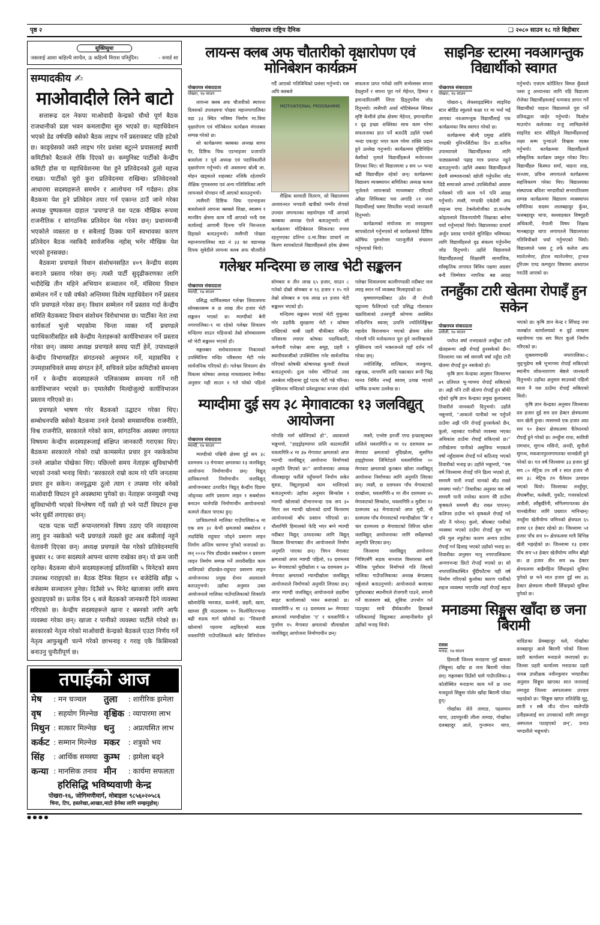पृष्ठ २ पोखरापत्र राष्ट्रिय दैनिक ❑ २०८० साउन १८ गते बिहीबार
सुक्तिसुधा
जसलाई आशा कहिल्यै लाग्दैन, ऊ कहिल्यै निराश पनिहुँदैन। - वनार्ड शा
सम्पादकीय ✍
माओवादीले लिने बाटो
सत्तारूढ दल नेकपा माओवादी केन्द्रको चौथो पूर्ण बैठक राजधानीको प्रज्ञा भवन कमलादीमा सुरु भएको छ। महाधिवेशन भएको डेढ वर्षपछि बसेको बैठक लाइभ गर्ने प्रस्तावबाट पछि हटेको छ। काङ्ग्रेसको जस्तै लाइभ गरेर प्रशंसा बटुल्ने प्रयासलाई स्थायी कमिटीको बैठकले रोकि दिएको छ। कम्युनिस्ट पार्टीको केन्द्रीय कमिटी होस या महाधिवेशनमा पेश हुने प्रतिवेदनको ठूलो महत्त्व राख्छ। पार्टीको चुरो कुरा प्रतिवेदनमा राखिन्छ। प्रतिवेदनको आधारमा सदस्यहरूले समर्थन र आलोचना गर्ने गर्दछन। हरेक बैठकमा पेश हुने प्रतिवेदन तयार गर्न एकान्त ठाउँ जाने गरेका अध्यक्ष पुष्पकमल दाहाल ‘प्रचण्ड’ले यश पटक मौखिक रूपमा राजनीतिक र सांगठनिक प्रतिवेदन पेस गरेका छन्। प्रधानमन्त्री भएकोले व्यस्तता छ र सबैलाई ठिक्क पार्ने स्वभावका कारण प्रतिवेदन बैठक नसकिदै सार्वजनिक नहोस् भनेर मौखिक पेश भएको हुनसक्छ।
बैठकमा प्रचण्डले विधान संशोधनसहित ४०९ केन्द्रीय सदस्य बनाउने प्रस्ताव गरेका छन्। त्यस्तै पार्टी सुदृढीकरणका लागि भदौदेखि तीन महिने अभियान सञ्चालन गर्ने, मंसिरमा विधान सम्मेलन गर्ने र यसै वर्षको अन्तिममा विशेष महाधिवेशन गर्ने प्रस्ताव पनि प्रचण्डले गरेका छन्। विधान सम्मेलन गर्ने प्रस्ताव गर्दा केन्द्रीय समिति बैठकबाट विधान संशोधन विरोधाभास छ। पार्टीका नेता तथा कार्यकर्ता भुत्तो भएकोमा चिन्ता व्यक्त गर्दै प्रचण्डले पदाधिकारीसहित सबै केन्द्रीय नेताहरूको कार्यविभाजन गर्ने प्रस्ताव गरेका छन्। जसमा अध्यक्ष प्रचण्डले समग्र पार्टी हेर्ने, उपाध्यक्षले केन्द्रीय विभागसहित संगठनको अनुगमन गर्ने, महासचिव र उपमहासचिवले समग्र संगठन हेर्ने, सचिवले प्रदेश कमिटीको समन्वय गर्ने र केन्द्रीय सदस्यहरूले पलिकासम्म समन्वय गर्ने गरी कार्यविभाजन भएको छ। एमालेसँग मिल्दोजुल्दो कार्यविभाजन प्रस्ताव गरिएको छ।
प्रचण्डले भाषण गरेर बैठकको उद्घाटन गरेका थिए। सम्बोधनपछि बसेको बैठकमा उनले देशको समसामयिक राजनीति, विश्व राजनीति, सरकारले गरेको काम, सांगठनिक अवस्था लगायत विषयमा केन्द्रीय सदस्यहरूलाई संक्षिप्त जानकारी गराएका थिए। बैठकमा सरकारले गरेको राम्रो कामसमेत प्रचार हुन नसकेकोमा उनले आक्रोश पोखेका थिए। पछिल्लो समय नेताहरू सुविधाभोगी भएको उनको भनाइ थियो। ‘सरकारले राम्रो काम गरे पनि जनतामा प्रचार हुन सकेन। जनयुद्धमा ठूलो त्याग र तपस्या गरेर बनेको माओवादी विघटन हुने अवस्थामा पुगेको छ। नेताहरू जनमुखी नभइ सुविधाभोगी भएको विश्लेषण गर्दै यस्तै हो भने पार्टी विघटन हुन्छ भनेर घुर्की लगाएका छन्।
पटक पटक पार्टी रूपान्तरणको विषय उठाए पनि व्यवहारमा लागु हुन नसकेको भन्दै प्रचण्डले त्यस्तो छुट अब कसैलाई नहुने चेतावनी दिएका छन्। अध्यक्ष प्रचण्डले पेस गरेको प्रतिवेदनमाथि बुधबार १८ जना सदस्यले आफ्ना धारणा राखेका छन्। यो क्रम जारी रहनेछ। बैठकमा बोल्ने सदस्यहरूलाई प्रतिव्यक्ति ५ मिनेटको समय उपलब्ध गराइएको छ। बैठक दैनिक बिहान ११ बजेदेखि साँझ ५ बजेसम्म सञ्चालन हुनेछ। दिउँसो ४५ मिनेट खाजाका लागि समय छुट्याइएको छ। प्रत्येक दिन ६ बजे बैठकको जानकारी दिने व्यवस्था गरिएको छ। केन्द्रीय सदस्यहरूले खाना र बस्नको लागि आफै व्यवस्था गरेका छन्। खाजा र पानीको व्यवस्था पार्टीले गरेको छ। सरकारको नेतृत्व गरेको माओवादी केन्द्रको बैठकले एउटा निर्णय गर्ने नेतृत्व आफुखुशी चल्ने गरेको छाभनाइ र गराइ एकै किसिमको बनाउनु चुनौतीपूर्ण छ।
तपाईंको आज
| मेष | : मन चञ्चल | तुला | : शारीरिक झमेला |
| वृष | : सहयोग मिल्नेछ | वृश्चिक | : व्यापारमा लाभ |
| मिथुन | : सत्कार मिल्नेछ | धनु | : अप्रत्यसित लाभ |
| कर्कट | : सम्मान मिल्नेछ | मकर | : शत्रुको भय |
| सिंह | : आर्थिक समस्या | कुम्भ | : झमेला बढ्ने |
| कन्या | : मानसिक तनाव | मीन | : कार्यमा सफलता |
हरिसिद्धि भविष्यवाणी केन्द्र
पोखरा-१६, जोगिमणीमार्ग, मोबाइलः ९८५६०२०५८६
चिना, टिप, हस्तरेखा,आखत,माटो हेर्नका लागि सम्झनुहोस्।
लायन्स क्लब अफ चौतारीको वृक्षारोपण एवं मोनिबेशन कार्यक्रम
पोखरापत्र संवाददाता
पोखरा, १७ साउन
लायन्स क्लब अफ चौतारीको स्थापना दिवसको उपलक्ष्यमा पोखरा महानगरपालिका वडा ३३ स्थित भविष्य निर्माण मा.विमा वृक्षारोपण एवं मोनिबेशन कार्यक्रम मंगलबार सम्पन्न गरेको छ।
सो कार्यक्रममा क्लबका अध्यक्ष सागर ऐर, डिष्टिक चिफ एडभाइजर प्रजापति बास्तोला र पूर्व अध्यक्ष एवं पदाधिकारीले वृक्षारोपण गर्नुभयो। सो अवसरमा बोल्दै ला. मोहन खड्काले शहरबाट नजिकै रहेतापनि शैक्षिक गुणस्तरमा एवं अन्य गतिविधिका लागि लायन्सले योगदान गर्दै आएको बताउनुभयो।
त्यसैगरी डिष्टिक चिफ एडभाइजर बास्तोलाले लायन्स क्लबले शिक्षा, स्वास्थ्य र मानविय क्षेत्रमा काम गर्दै आएको भन्दै यस कार्यलाई आगामी दिनमा पनि निरन्तरता दिइाख्ने बताउनुभयो। त्यसैगरी पोखरा महानगरपालिका वडा नं ३३ का वडाध्यक्ष दिपक सुवेदीले लायन्स क्लब अफ चौतारीले गर्दै आएको गतिविधिको प्रशंसा गर्नुभयो। यस अघि क्लबले
MOTIVATIONAL PROGRAMME
शैक्षिक सामाग्री वितरण, सो विद्यालयमा अध्ययनरत भगवती खत्रीको गम्भीर रोगको उपचार लगायतका सहयोगहरु गर्दै आएको क्लबका अध्यक्ष ऐरले बताउनुभयो। सो कार्यक्रममा मोटिबेस्नल स्पिकरका रुपमा रहनुभएका प्रतिभा उ.मा.विका प्राचार्य ला किरण सापकोटाले विद्यार्थीहरूले हरेक क्षेत्रमा सफलता प्राप्त गर्नको लागि सर्भरसस्त सपना देख्नुपर्ने र सपना पूरा गर्न मेहेनत, हिम्मत र इमान्दारितासँगै लिएर हिड्नुपर्नेमा जोड दिनुभयो। त्यसैगरी अर्का मोटिबेस्नल स्पिकर सृष्टि केसीले हरेक क्षेत्रमा मेहेनत, इमान्दारीता र दृढ इच्छा शक्तिका साथ काम गरेमा सफलताका हात पर्ने बताउँदै उहाँले एक्लो भन्दा एकजुट भएर काम गरेमा शक्ति प्रदान हुने उल्लेख गनुभयो। कार्यक्रममा दृष्टिविहिन केसीको नृत्यले विद्यार्थीहरूले मनोरञ्जन लिएका थिए। सो विद्यालयमा ४ सय ५० भन्दा बढी विद्यार्थीहरु रहेको छन्। कार्यक्रममा विद्यालय व्यवस्थापन समितिका अध्यक्ष कमल भुजेलले लायन्सको माध्यमबाट गरिएको आँखा शिविरबाट यस अगाडि २१ जना विद्यार्थीलाई चस्मा सिफरिस भएको जानकारी दिनुभयो।
कार्यक्रमको संयोजक ला शरदकुमार सापकोटाले गर्नुभएको सो कार्यक्रमको डिष्टिक कोषिफ पुरुशोत्तम पराजुलीले संचालन गर्नुभएको थियो।
गलेश्वर मन्दिरमा छ लाख भेटी सङ्कलन
पोखरापत्र संवाददाता
म्याग्दी, १७ साउन
प्रसिद्ध धार्मिकस्थल गलेश्वर शिवालयमा सोमबारसम्म रु छ लाख तीन हजार भेटी सङ्कलन भएको छ। म्याग्दीको बेनी नगरपालिका-९ मा रहेको गलेश्वर शिवालय मन्दिरमा साउन महिनाको तेस्रो सोमबारसम्म सो भेटी सङ्कलन भएको हो।
मङ्गलबार सरोकारावाला निकायको उपस्थितिमा मन्दिर परिसरमा भेटी गनेर सार्वजनिक गरिएको हो। गलेश्वर शिवालय क्षेत्र विकास कोषका अध्यक्ष माधवप्रसाद रेग्मीका अनुसार यही साउन १ गते परेको पहिलो सोमबार रु तीन लाख ६५ हजार, साउन ८ गतेको दोस्रो सोमबार रु ९६ हजार र १५ गते तेस्रो सोमबार रु एक लाख ४१ हजार भेटी सङ्कलन भएको हो।
मन्दिरमा सङ्कलन भएको भेटी मुचुल्का गरेर प्रहरीकै सुरक्षामा भेटी र कोषमा राखिएको चाबी प्रहरी चौकीबाट मन्दिर परिसरमा ल्याएर कोषका पदाधिकारी, कर्मचारी गलेश्वर आमा समूह, प्रहरी र स्थानीयवासीको उपस्थितिमा गनेर सार्वजनिक गरिएको कोषकी कोषाध्यक्ष कुमारी रोकाले बताउनुभयो। ठूला पर्वमा भोटिपल्टे तथा अरुबेला महिनामा दुई पटक भेटी गन्ने गरिन्छ। मुक्तिनाथ मन्दिरको प्रवेशद्वारका रूपमा रहेको गलेश्वर शिवालयमा कालीगण्डकी नदीबाट जल ल्याइ स्नान गर्ने व्यवस्था मिलाइएको छ।
कृष्णागण्डकीबाट उठेर नौ रोपनी चट्टानमा फैलिएको एउटै प्रसिद्ध गोलाकार चक्रशिलाको उत्तरपूर्वी कोणमा अवस्थित मन्दिरभित्र स्वयम् उत्पत्ति ज्योतिर्लिङ्गेश्वर महादेव विराजमान भएको क्षेत्रमा प्रवेश गरेमात्रै पनि मनोकामना पूरा हुने जनविश्वासले मुक्तिनाथ जाने भक्तजनले यहाँ दर्शन गर्ने गरेका छन्।
ज्योतिर्लिङ्ग, शालिग्राम, जलकुण्ड, शङ्खचक्र, नागमणि आदि चक्राकार रूपी चिह्न मानव निर्मित नभई स्वयम् उत्पन्न भएको धार्मिक ग्रन्थमा उल्लेख छ।
म्याग्दीमा दुई सय ३८ मेगावाटका १३ जलविद्युत् आयोजना
पोखरापत्र संवाददाता
म्याग्दी, १७ साउन
म्याग्दीको पश्चिमी क्षेत्रमा दुई सय ३८ दशमलव २३ मेगावाट क्षमताका १३ जलविद्युत् आयोजना निर्माणाधीन छन्। विद्युत् प्राधिकरणले निर्माणाधीन जलविद्युत् आयोजनाबाट उत्पादित विद्युत् केन्द्रीय ग्रिडमा जोड्नका लागि प्रसारण लाइन र सबस्टेशन बनाउन थालेपछि निर्माणाधीन आयोजनाको कामले तीव्रता पाएका हुन्।
प्राधिकरणले मालिका गाउँपालिका-७ मा एक सय ३२ केभी क्षमताको सबस्टेशन र त्यहाँदेखि राहुघाट जोड्ने प्रसारण लाइन निर्माण अन्तिम चरणमा पुगेको जनाएको छ। सन् २०२४ भित्र डाँडाखेत सबस्टेशन र प्रसारण लाइन निर्माण सम्पन्न गर्ने तयारीसहित काम थालिएको डाँडाखेत-राहुघाट प्रसारण लाइन आयोजनाका प्रमुख रोशन अग्रवालले बताउनुभयो। उहाँका अनुसार उक्त आयोजनाले मालिका गाउँपालिकाको शिवराति खोलादेखि भारवाङ, कल्लेनी, छहरी, खारा, खाम्ला हुँदै नाउरासम्म १० किलोमिटरभन्दा बढी सडक मार्ग खोलेको छ। “शिवरात्री खोलाको पहरामा अड्किएको सडक धवलागिरि गाउँपालिकाले बजेट विनियोजन गरेपछि मार्ग खोलिएको हो”, अग्रवालले भन्नुभयो, “हाइड्रोइम्पायर प्रालि काठमाडौँले धवलागिरि-४ मा ३७ मेगावाट क्षमताको अपर म्याग्दी जलविद्युत् आयोजना निर्माणको अनुमति लिएको छ।” आयोजनाका अध्यक्ष जीतबहादुर घर्तीले पहुँचमार्ग निर्माण सकेर सुरुङ, विद्युतगृहको काम थालिएको बताउनुभयो। उहाँका अनुसार सिन्कोस र म्याग्दी खोलाको दोभानभन्दा एक सय ३० मिटर तल म्याग्दी खोलाको दायाँ किनारमा आयोजनाको बाँध प्रस्ताव गरिएको छ। धौलागिरि हिमालको फेदि भएर बग्ने म्याग्दी नदीबाट विद्युत् उत्पादनका लागि विद्युत् विकास विभागबाट तीन आयोजनाले निर्माण अनुमति पाएका छन्। त्रिपन मेगावाट क्षमताको अपर म्याग्दी पहिलो, १४ दशमलव ७० मेगावाटको मुदीखोला र ५७ दशमलव ३० मेगावाट क्षमताको म्याग्दीखोला जलविद्युत् आयोजनाले निर्माणको अनुमति लिएका छन्। अपर म्याग्दी जलविद्युत् आयोजनाले छहरीमा साइट कार्यालयको भवन बनाएको छ। धवलागिरि-४ मा २३ दशमलव ७० मेगावाट क्षमताको म्याग्दीखोला ‘ए’ र धवलागिरि-१ गुर्जामा १५ मेगावाट क्षमताको धौलाखोला जलविद्युत् आयोजना निर्माणाधीन छन्।
त्यस्तै, एभरेष्ट इनर्जी एण्ड इन्फ्रास्ट्रक्चर प्रालिले धवलागिरि-४ मा १४ दशमलव ७० मेगावाट क्षमताको मुदिखोला, सुसमित हाइड्रोपावर लिमिटेडले धवलागिरिमा २० मेगावाट क्षमताको कुनबान खोला जलविद्युत् आयोजना निर्माणका लागि अनुमति लिएका छन्। त्यस्तै, छ दशमलव पाँच मेगावाटको दरखोला, धवलागिरि-४ मा तीन दशमलव ४५ मेगावाटको सिम्कोश, धवलागिरि-४ मुदीमा १२ दशमलव ७३ मेगावाटको अपर मुदी, नौ दशमलव पाँच मेगावाटको म्याग्दीखोला ‘बि’ र चार दशमलव छ मेगावाटको तिरिजा खोला जलविद्युत् आयोजनाका लागि सर्वेक्षणको अनुमति लिएका छन्।
जिल्लामा जलविद्युत् आयोजना भित्रिएसँगै सडक सञ्जाल विस्तारका साथै भौतिक पूर्वाधार निर्माणले गति लिएको मालिका गाउँपालिकाका अध्यक्ष बेगप्रसाद गर्बुजाले बताउनुभयो। आयोजनाले बनाएका पूर्वाधारबाट स्थानीयले रोजगारी पाउने, लगानी गर्ने वातावरण बन्ने, सुविधा उपभोग गर्न पाउनुका साथै दीर्घकालीन हिसाबले पालिकालाई विद्युतबाट आम्दानीसमेत हुने उहाँको भनाइ थियो।
साइनिङ स्टारमा नवआगन्तुक विद्यार्थीको स्वागत
पोखरापत्र संवाददाता
पोखरा, १७ साउन
पोखरा-६ लेकसाइडस्थित साइनिङ स्टार बोर्डिङ स्कुलले कक्षा ११ मा भर्ना भई आएका नवआगन्तुक विद्यार्थीलाई एक कार्यक्रमका विच स्वागत गरेको छ।
कार्यक्रममा बोल्दै प्रमुख अतिथि गण्डकी युनिभर्सिटीका डिन डा.कपिल उपाध्यायले विद्यार्थीहरुका लागि पाठ्यक्रमको पढाइ मात्र प्रयाप्त नहुने बताउनुभयो। उहाँले अबका विद्यार्थीहरूले देशमै सम्भावनाको खोजी गर्नुपर्नेमा जोड दिदै समाजले आफ्नो उपस्थितीको आवास गर्नसक्ने गरि काम गर्न पनि आग्रह गर्नुभयो। त्यस्तै, गण्डकी एकेडेमी अफ साइन्स एण्ड टेक्नोलोजीका डा.सन्तोष कोइरालाले जिवनपयोगी शिक्षाका बारेमा चर्चा गर्नुभएको थियो। विद्यालयका प्राचार्य अर्जुन प्रसाद पाण्डेले सुनिश्चित भविष्यका लागि विद्यार्थीहरुले दृढ संकल्प गर्नुपर्नेमा जोड दिनुभयो। उहाँले विद्यालयले विद्यार्थीहरुलाई शिक्षासँगै सामाजिक, साँस्कृतिक लगायत विविध पक्षमा अग्रसर बन्दै जिम्मेवार नागरिक बन्न आग्रह गर्नुभयो। एचएम कोर्डिनेटर विमल कुँवरले प्लस टु अध्यानका लागि यहि विद्यालय रोजेका विद्यार्थीहरुलाई धन्यवाद ज्ञापन गर्ने विद्यार्थीको चाहना विद्यालयले पुरा गर्ने प्रतिवद्धता जाहेर गर्नुभयो। फिस्टेल माउण्टेन कलेजका राजु लामिछानेले साइनिङ स्टार बोर्डिङ्ले विद्यार्थीहरुलाई लक्ष्य सम्म पुऱ्याउने विश्वास व्यक्त गर्नुभयो। कार्यक्रममा विद्यार्थीहरुले साँस्कृतिक कार्यक्रम प्रस्तुत गरेका थिए। विद्यार्थीहरु किस्मत सर्मा, चाहना शाह, सञ्जय, प्रविना लगायतले कार्यक्रममा सहजिकरण गरेका थिए। विद्यालयका संस्थापक बविता भण्डारीको सभापतित्वमा सम्पन्न कार्यक्रममा विद्यालय व्यवस्थापन समितिका सदस्य लालबहादुर कुँवर, फत्तबहादुर थापा, सल्लाहकार विष्णुहरी अधिकारी, नेपाली विषय शिक्षक मानबहादुर थापा लगायतले विद्यालयका गतिविधीबारे चर्चा गर्नुभएको थियो। विद्यालयले प्लस टु तर्फ कलेज अफ म्यानेज्मेण्ट, होटल म्यानेज्मेण्ट, ट्राभल टुरिजम एण्ड कम्प्युटर विषयमा अध्यापन गराउँदै आएको छ।
तनहुँका टारी खेतमा रोपाइँ हुन सकेन
पोखरापत्र संवाददाता
दमौली, १७ साउन
पर्याप्त वर्षा नभएकाले तनहुँका टारी खेतहरूमा अझै रोपाइँ हुनसकेको छैन। जिल्लामा यस वर्ष समयमै वर्षा नहुँदा टारी खेतमा रोपाइँ हुन नसकेको हो।
कृषि ज्ञान केन्द्रका अनुसार जिल्लाभर ७९ प्रतिशत भू-भागमा रोपाइँ सकिएको छ। अझै पनि टारी खेतमा रोपाइँ हुन बाँकी रहेको कृषि ज्ञान केन्द्रका प्रमुख कुलप्रसाद तिवारीले जानकारी दिनुभयो। उहाँले भन्नुभयो, “आकाशे पानीको भर पर्नुपर्ने ठाउँमा अझै पनि रोपाइँ हुनसकेको छैन, कुलो, नहरबाट पानीको व्यवस्था भएका अधिकांश ठाउँमा रोपाइँ सकिएको छ।” टारीखेतमा पानीको असुविधा भएकाले वर्षा नहुँदासम्म रोपाइँ गर्न कठिनाइ भएको तिवारीको भनाइ छ। उहाँले भन्नुभयो, “यस वर्ष जिल्लामा रोपाइँ पनि ढिला भएको हो, समयमै पानी नपर्दा धानको बीउ राख्ने समस्या भयो।” तिवारीका अनुसार यस वर्ष समयमै पानी नपरेका कारण धेरै ठाउँमा कृषकले समयमै बीउ राख्न पाएनन्। कतिपय ठाउँमा भने कृषकले रोपाइँ गर्ने आँट नै गरेनन्। कुलो, बाँधबाट पानीको व्यवस्था भएको ठाउँमा रोपाइँ सुरु भए पनि मुल नफुटेका कारण अन्यत्र ठाउँमा रोपाइँ गर्न ढिलाइ भएको उहाँको भनाइ छ। तिवारीका अनुसार भानु नगरपालिकामा अन्यत्रभन्दा छिटो रोपाइँ भएको छ। सो नगरपालिकास्थित चुँदीफाँटमा यही वर्ष निर्माण गरिएको कुलोका कारण पानीको सहज व्यवस्था भएपछि त्यहाँ रोपाइँ सहज भएको छ। कृषि ज्ञान केन्द्र र सिँचाइ तथा जलस्रोत कार्यालयको रु दुई लाखमा सहयोगमा एक सय मिटर कुलो निर्माण गरिएको छ।
शुक्लागण्डकी नगरपालिका-८ भुङ्भुडेमा सबै भूभागमा रोपाइँ सकिएको स्थानीय लोकनारायण श्रेष्ठले जानकारी दिनुभयो। उहाँका अनुसार साउनको पहिलो साता नै यस ठाउँमा रोपाइँ सकिएको थियो।
कृषि ज्ञान केन्द्रका अनुसार जिल्लाका दश हजार दुई सय दश हेक्टर क्षेत्रफलमा धान खेती हुन्छ। त्यसमध्ये एक हजार आठ सय ९० हेक्टर क्षेत्रफलमा चैतेधानको रोपाइँ हुने गरेको छ। तनहुँमा राधा, सावित्री रामधान, सुगन्ध मसिनो, अनदी, सुनौलो सुगन्ध, मकवानपुरलगायतका धानखेती हुने गरेको छ। गत वर्ष जिल्लामा ३३ हजार दुई सय ८० मेट्रिक टन वर्षे र सात हजार नौ सय ३८ मेट्रिक टन चैतेधान उत्पादन भएको थियो। जिल्लाका तनहुँसुर, सेपाबगैंचा, कलेस्ती, पुर्कोट, गजरकोटको अत्रौली, आँबुखैरेनी, साँगेलगायतका क्षेत्र धानखेतीका लागि प्रख्यात मानिन्छन्। तनहुँमा खेतीयोग्य जमिनको क्षेत्रफल ६५ हजार ६१ हेक्टर रहेको छ। जिल्लामा ५१ हजार पाँच सय १० क्षेत्रफलमा मात्रै विभिन्न खेती भइरहेको छ। जिल्लामा १३ हजार पाँच सय ५१ हेक्टर खेतीयोग्य जमिन बाँझो छ। छ हजार तीन सय ४७ हेक्टर क्षेत्रफलमा बाह्रैमहिना सिँचाइको सुविधा पुगेको छ भने सात हजार दुई सय ३६ हेक्टर क्षेत्रफमा मौसमी सिँचाइको सुविधा पुगेको छ।
मनाङमा सिङ्गुस खाँदा छ जना बिरामी
रासस
मनाङ, १७ साउन
हिमाली जिल्ला मनाङमा भुइँ बारुला (सिङ्गुस) खाँदा छ जना बिरामी परेका छन्। मङ्गलबार दिउँसो चामे गाउँपालिका-३ कोतोस्थित मनाङमा काम गर्ने छ जना मजदुरले सिङ्गुस पोलेर खाँदा बिरामी परेका हुन्।
गोर्खाका सेते तामाङ, पहलमान थापा, उदयपुरकी लीला तामाङ, गोर्खाका दलबहादुर आले, गुन्जमान थापा, धादिङका प्रेमबहादुर घले, गोर्खाका वनबहादुर आले बिरामी परेको जिल्ला प्रहरी कार्यालय मनाङले जनाएको छ। जिल्ला प्रहरी कार्यालय मनाङका प्रहरी नायब उपरीक्षक नवीनकुमार भण्डारीका अनुसार सिङ्गुस खाएका सात जनालाई लमजुङ जिल्ला अस्पतालमा उपचार भइरहेको छ। ‘सिङ्गुस खाएर रातिदेखि मुटु, छाती र सबै जीउ पोल्न थालेपछि उनीहरूलाई थप उपचारको लागि लमजुङ अस्पताल पठाइएको छन्’, प्रनाउ भण्डारीले भन्नुभयो।
● ● ● ●